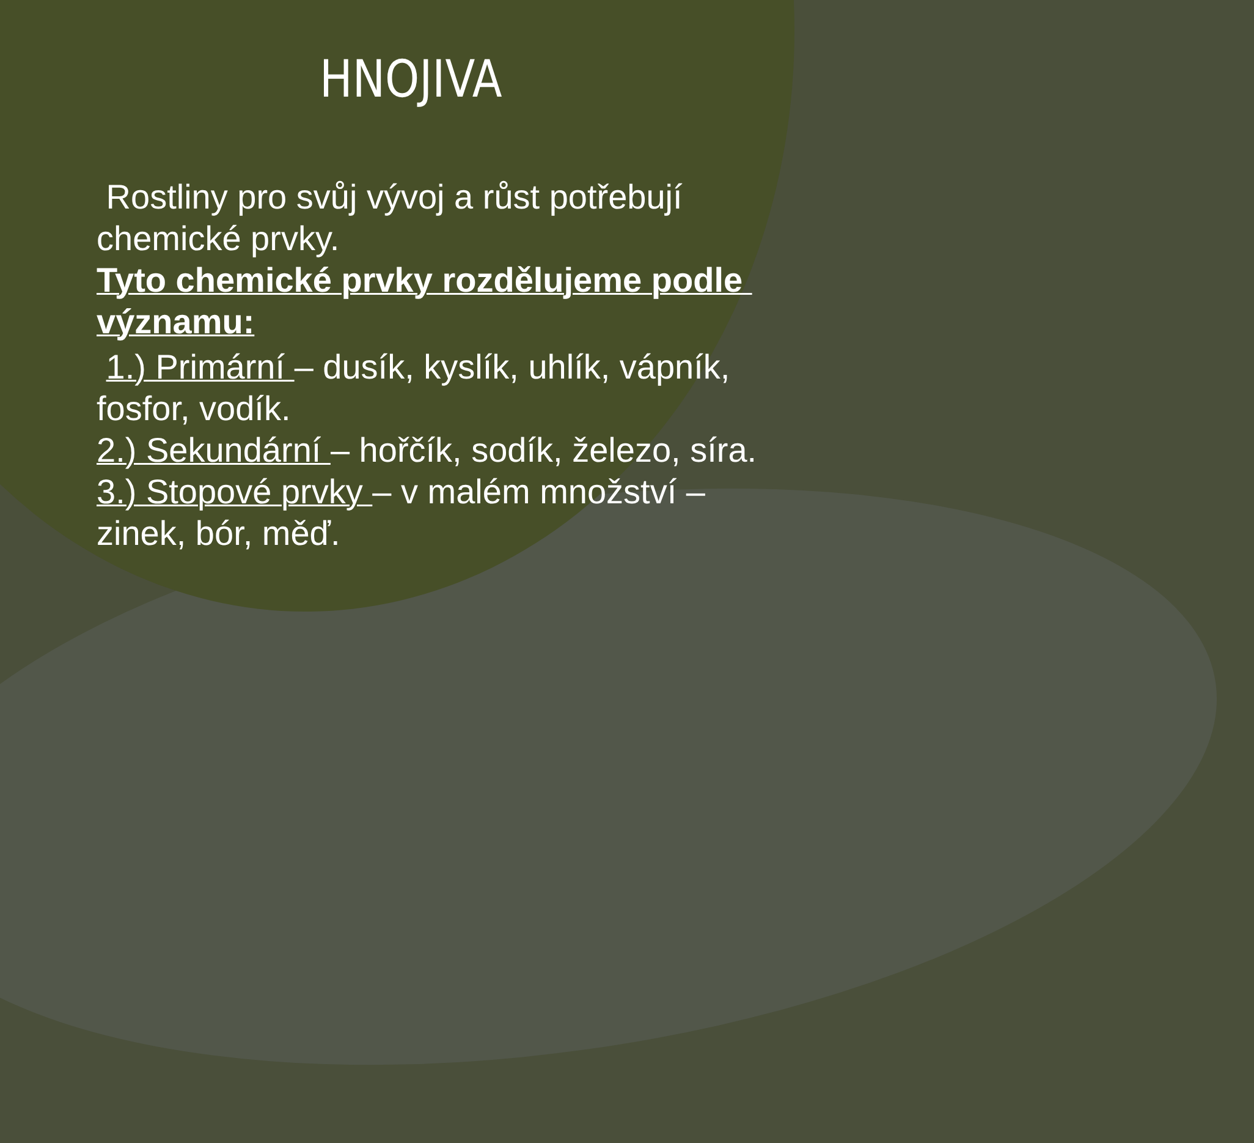HNOJIVA
Rostliny pro svůj vývoj a růst potřebují chemické prvky.
Tyto chemické prvky rozdělujeme podle významu:
1.) Primární – dusík, kyslík, uhlík, vápník, fosfor, vodík.
2.) Sekundární – hořčík, sodík, železo, síra.
3.) Stopové prvky – v malém množství – zinek, bór, měď.